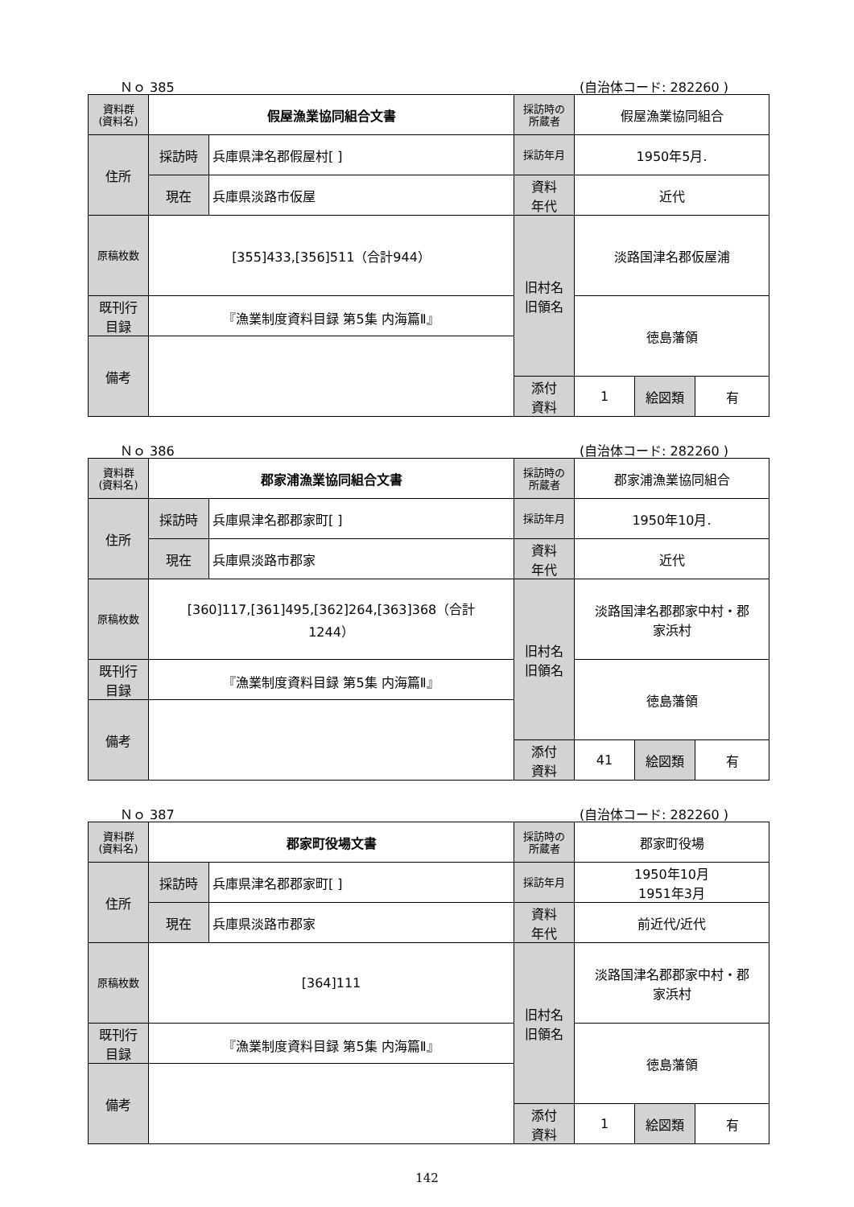Ｎｏ 385 (自治体コード: 282260 )
| 資料群 (資料名) | 假屋漁業協同組合文書 | | 採訪時の 所蔵者 | 假屋漁業協同組合 | | |
| 住所 | 採訪時 | 兵庫県津名郡假屋村[ ] | 採訪年月 | 1950年5月. | | |
| | 現在 | 兵庫県淡路市仮屋 | 資料 年代 | 近代 | | |
| 原稿枚数 | [355]433,[356]511（合計944） | | 旧村名 旧領名 | 淡路国津名郡仮屋浦 | | |
| 既刊行 目録 | 『漁業制度資料目録 第5集 内海篇Ⅱ』 | | | 徳島藩領 | | |
| 備考 | | | | | | |
| | | | 添付 資料 | 1 | 絵図類 | 有 |
Ｎｏ 386 (自治体コード: 282260 )
| 資料群 (資料名) | 郡家浦漁業協同組合文書 | | 採訪時の 所蔵者 | 郡家浦漁業協同組合 | | |
| 住所 | 採訪時 | 兵庫県津名郡郡家町[ ] | 採訪年月 | 1950年10月. | | |
| | 現在 | 兵庫県淡路市郡家 | 資料 年代 | 近代 | | |
| 原稿枚数 | [360]117,[361]495,[362]264,[363]368（合計 1244） | | 旧村名 旧領名 | 淡路国津名郡郡家中村・郡 家浜村 | | |
| 既刊行 目録 | 『漁業制度資料目録 第5集 内海篇Ⅱ』 | | | 徳島藩領 | | |
| 備考 | | | | | | |
| | | | 添付 資料 | 41 | 絵図類 | 有 |
Ｎｏ 387 (自治体コード: 282260 )
| 資料群 (資料名) | 郡家町役場文書 | | 採訪時の 所蔵者 | 郡家町役場 | | |
| 住所 | 採訪時 | 兵庫県津名郡郡家町[ ] | 採訪年月 | 1950年10月 1951年3月 | | |
| | 現在 | 兵庫県淡路市郡家 | 資料 年代 | 前近代/近代 | | |
| 原稿枚数 | [364]111 | | 旧村名 旧領名 | 淡路国津名郡郡家中村・郡 家浜村 | | |
| 既刊行 目録 | 『漁業制度資料目録 第5集 内海篇Ⅱ』 | | | 徳島藩領 | | |
| 備考 | | | | | | |
| | | | 添付 資料 | 1 | 絵図類 | 有 |
142